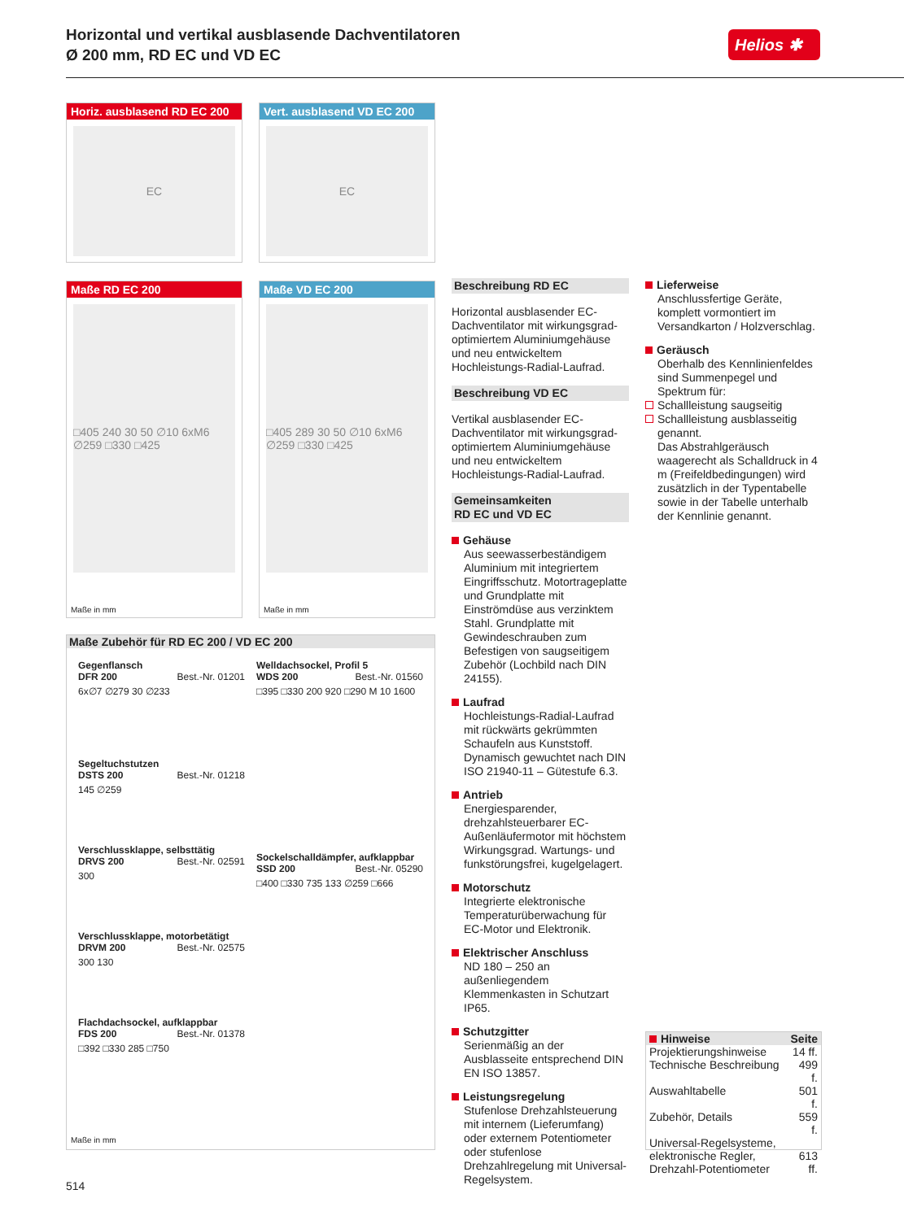Horizontal und vertikal ausblasende Dachventilatoren
Ø 200 mm, RD EC und VD EC
Helios ✱
Horiz. ausblasend RD EC 200
EC
Vert. ausblasend VD EC 200
EC
Maße RD EC 200
□405 240 30 50 ∅10 6xM6 ∅259 □330 □425
Maße in mm
Maße VD EC 200
□405 289 30 50 ∅10 6xM6 ∅259 □330 □425
Maße in mm
Maße Zubehör für RD EC 200 / VD EC 200
Gegenflansch
DFR 200 Best.-Nr. 01201
6x∅7 ∅279 30 ∅233
Segeltuchstutzen
DSTS 200 Best.-Nr. 01218
145 ∅259
Verschlussklappe, selbsttätig
DRVS 200 Best.-Nr. 02591
300
Verschlussklappe, motorbetätigt
DRVM 200 Best.-Nr. 02575
300 130
Flachdachsockel, aufklappbar
FDS 200 Best.-Nr. 01378
□392 □330 285 □750
Welldachsockel, Profil 5
WDS 200 Best.-Nr. 01560
□395 □330 200 920 □290 M 10 1600
Sockelschalldämpfer, aufklappbar
SSD 200 Best.-Nr. 05290
□400 □330 735 133 ∅259 □666
Maße in mm
Beschreibung RD EC
Horizontal ausblasender EC-Dachventilator mit wirkungsgrad-optimiertem Aluminiumgehäuse und neu entwickeltem Hochleistungs-Radial-Laufrad.
Beschreibung VD EC
Vertikal ausblasender EC-Dachventilator mit wirkungsgrad-optimiertem Aluminiumgehäuse und neu entwickeltem Hochleistungs-Radial-Laufrad.
Gemeinsamkeiten
RD EC und VD EC
Gehäuse
Aus seewasserbeständigem Aluminium mit integriertem Eingriffsschutz. Motortrageplatte und Grundplatte mit Einströmdüse aus verzinktem Stahl. Grundplatte mit Gewindeschrauben zum Befestigen von saugseitigem Zubehör (Lochbild nach DIN 24155).
Laufrad
Hochleistungs-Radial-Laufrad mit rückwärts gekrümmten Schaufeln aus Kunststoff. Dynamisch gewuchtet nach DIN ISO 21940-11 – Gütestufe 6.3.
Antrieb
Energiesparender, drehzahlsteuerbarer EC-Außenläufermotor mit höchstem Wirkungsgrad. Wartungs- und funkstörungsfrei, kugelgelagert.
Motorschutz
Integrierte elektronische Temperaturüberwachung für EC-Motor und Elektronik.
Elektrischer Anschluss
ND 180 – 250 an außenliegendem Klemmenkasten in Schutzart IP65.
Schutzgitter
Serienmäßig an der Ausblasseite entsprechend DIN EN ISO 13857.
Leistungsregelung
Stufenlose Drehzahlsteuerung mit internem (Lieferumfang) oder externem Potentiometer oder stufenlose Drehzahlregelung mit Universal-Regelsystem.
Lieferweise
Anschlussfertige Geräte, komplett vormontiert im Versandkarton / Holzverschlag.
Geräusch
Oberhalb des Kennlinienfeldes sind Summenpegel und Spektrum für:
Schallleistung saugseitig
Schallleistung ausblasseitig
genannt.
Das Abstrahlgeräusch waagerecht als Schalldruck in 4 m (Freifeldbedingungen) wird zusätzlich in der Typentabelle sowie in der Tabelle unterhalb der Kennlinie genannt.
| Hinweise | Seite |
| --- | --- |
| Projektierungshinweise | 14 ff. |
| Technische Beschreibung | 499 f. |
| Auswahltabelle | 501 f. |
| Zubehör, Details | 559 f. |
| Universal-Regelsysteme, elektronische Regler, Drehzahl-Potentiometer | 613 ff. |
514